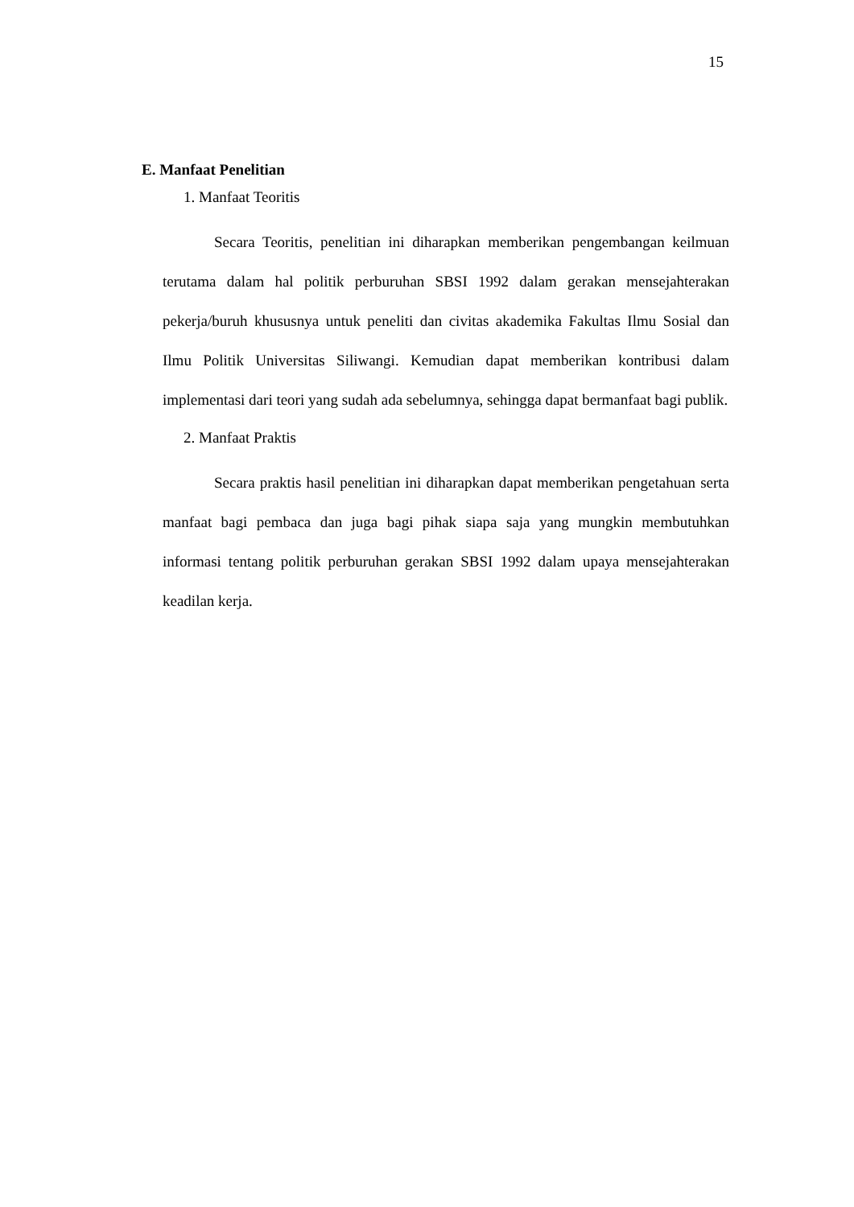15
E. Manfaat Penelitian
1. Manfaat Teoritis
Secara Teoritis, penelitian ini diharapkan memberikan pengembangan keilmuan terutama dalam hal politik perburuhan SBSI 1992 dalam gerakan mensejahterakan pekerja/buruh khususnya untuk peneliti dan civitas akademika Fakultas Ilmu Sosial dan Ilmu Politik Universitas Siliwangi. Kemudian dapat memberikan kontribusi dalam implementasi dari teori yang sudah ada sebelumnya, sehingga dapat bermanfaat bagi publik.
2. Manfaat Praktis
Secara praktis hasil penelitian ini diharapkan dapat memberikan pengetahuan serta manfaat bagi pembaca dan juga bagi pihak siapa saja yang mungkin membutuhkan informasi tentang politik perburuhan gerakan SBSI 1992 dalam upaya mensejahterakan keadilan kerja.